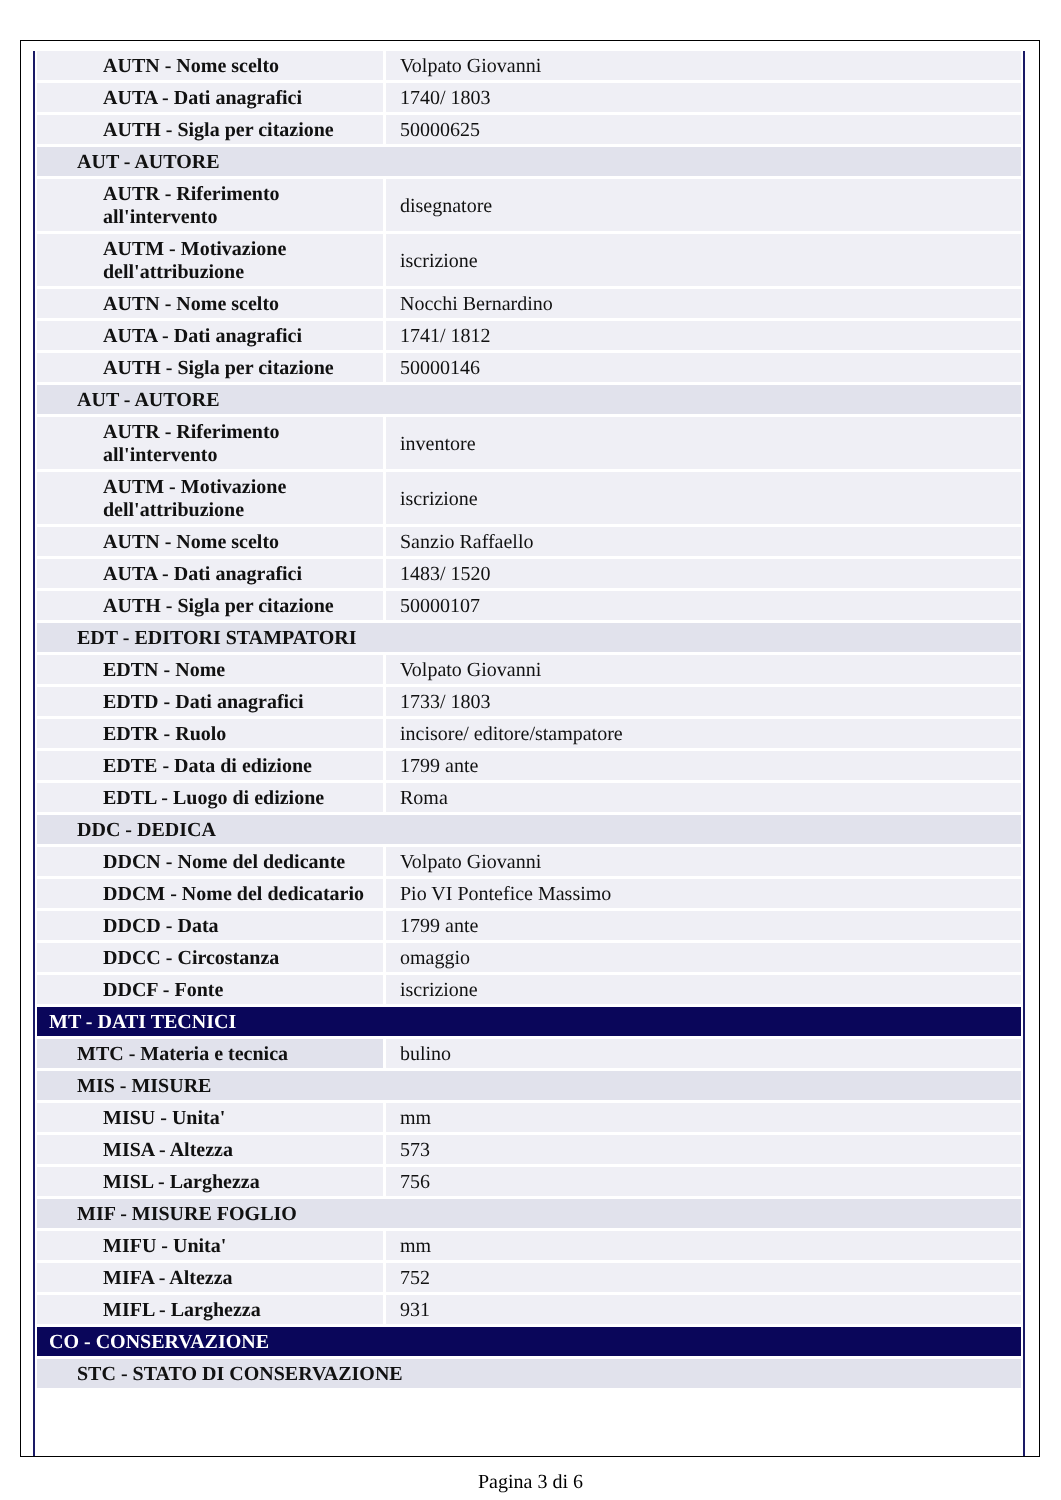| AUTN - Nome scelto | Volpato Giovanni |
| AUTA - Dati anagrafici | 1740/ 1803 |
| AUTH - Sigla per citazione | 50000625 |
| AUT - AUTORE | |
| AUTR - Riferimento all'intervento | disegnatore |
| AUTM - Motivazione dell'attribuzione | iscrizione |
| AUTN - Nome scelto | Nocchi Bernardino |
| AUTA - Dati anagrafici | 1741/ 1812 |
| AUTH - Sigla per citazione | 50000146 |
| AUT - AUTORE | |
| AUTR - Riferimento all'intervento | inventore |
| AUTM - Motivazione dell'attribuzione | iscrizione |
| AUTN - Nome scelto | Sanzio Raffaello |
| AUTA - Dati anagrafici | 1483/ 1520 |
| AUTH - Sigla per citazione | 50000107 |
| EDT - EDITORI STAMPATORI | |
| EDTN - Nome | Volpato Giovanni |
| EDTD - Dati anagrafici | 1733/ 1803 |
| EDTR - Ruolo | incisore/ editore/stampatore |
| EDTE - Data di edizione | 1799 ante |
| EDTL - Luogo di edizione | Roma |
| DDC - DEDICA | |
| DDCN - Nome del dedicante | Volpato Giovanni |
| DDCM - Nome del dedicatario | Pio VI Pontefice Massimo |
| DDCD - Data | 1799 ante |
| DDCC - Circostanza | omaggio |
| DDCF - Fonte | iscrizione |
| MT - DATI TECNICI | |
| MTC - Materia e tecnica | bulino |
| MIS - MISURE | |
| MISU - Unita' | mm |
| MISA - Altezza | 573 |
| MISL - Larghezza | 756 |
| MIF - MISURE FOGLIO | |
| MIFU - Unita' | mm |
| MIFA - Altezza | 752 |
| MIFL - Larghezza | 931 |
| CO - CONSERVAZIONE | |
| STC - STATO DI CONSERVAZIONE | |
Pagina 3 di 6